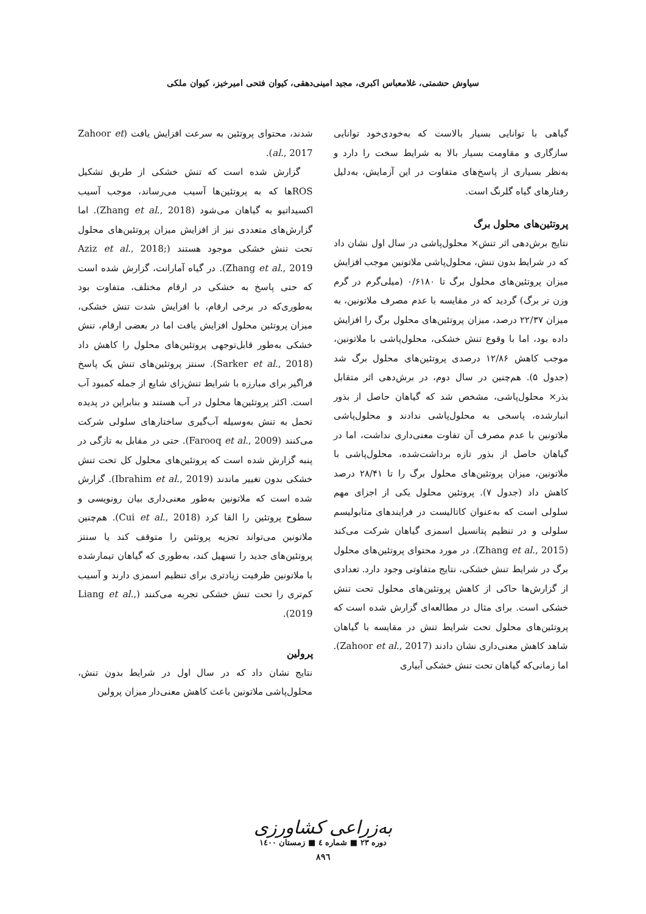سیاوش حشمتی، غلامعباس اکبری، مجید امینی‌دهقی، کیوان فتحی امیرخیز، کیوان ملکی
گیاهی با توانایی بسیار بالاست که به‌خودی‌خود توانایی سازگاری و مقاومت بسیار بالا به شرایط سخت را دارد و به‌نظر بسیاری از پاسخ‌های متفاوت در این آزمایش، به‌دلیل رفتارهای گیاه گلرنگ است.
پروتئین‌های محلول برگ
نتایج برش‌دهی اثر تنش× محلول‌پاشی در سال اول نشان داد که در شرایط بدون تنش، محلول‌پاشی ملاتونین موجب افزایش میزان پروتئین‌های محلول برگ تا ۰/۶۱۸۰ (میلی‌گرم در گرم وزن تر برگ) گردید که در مقایسه با عدم مصرف ملاتونین، به میزان ۲۲/۳۷ درصد، میزان پروتئین‌های محلول برگ را افزایش داده بود، اما با وقوع تنش خشکی، محلول‌پاشی با ملاتونین، موجب کاهش ۱۲/۸۶ درصدی پروتئین‌های محلول برگ شد (جدول ۵). هم‌چنین در سال دوم، در برش‌دهی اثر متقابل بذر× محلول‌پاشی، مشخص شد که گیاهان حاصل از بذور انبارشده، پاسخی به محلول‌پاشی ندادند و محلول‌پاشی ملاتونین با عدم مصرف آن تفاوت معنی‌داری نداشت، اما در گیاهان حاصل از بذور تازه برداشت‌شده، محلول‌پاشی با ملاتونین، میزان پروتئین‌های محلول برگ را تا ۲۸/۴۱ درصد کاهش داد (جدول ۷). پروتئین محلول یکی از اجزای مهم سلولی است که به‌عنوان کاتالیست در فرایندهای متابولیسم سلولی و در تنظیم پتانسیل اسمزی گیاهان شرکت می‌کند (Zhang et al., 2015). در مورد محتوای پروتئین‌های محلول برگ در شرایط تنش خشکی، نتایج متفاوتی وجود دارد. تعدادی از گزارش‌ها حاکی از کاهش پروتئین‌های محلول تحت تنش خشکی است. برای مثال در مطالعه‌ای گزارش شده است که پروتئین‌های محلول تحت شرایط تنش در مقایسه با گیاهان شاهد کاهش معنی‌داری نشان دادند (Zahoor et al., 2017). اما زمانی‌که گیاهان تحت تنش خشکی آبیاری
شدند، محتوای پروتئین به سرعت افزایش یافت (Zahoor et al., 2017).
گزارش شده است که تنش خشکی از طریق تشکیل ROSها که به پروتئین‌ها آسیب می‌رساند، موجب آسیب اکسیداتیو به گیاهان می‌شود (Zhang et al., 2018). اما گزارش‌های متعددی نیز از افزایش میزان پروتئین‌های محلول تحت تنش خشکی موجود هستند (Aziz et al., 2018; Zhang et al., 2019). در گیاه آمارانت، گزارش شده است که حتی پاسخ به خشکی در ارقام مختلف، متفاوت بود به‌طوری‌که در برخی ارقام، با افزایش شدت تنش خشکی، میزان پروتئین محلول افزایش یافت اما در بعضی ارقام، تنش خشکی به‌طور قابل‌توجهی پروتئین‌های محلول را کاهش داد (Sarker et al., 2018). سنتز پروتئین‌های تنش یک پاسخ فراگیر برای مبارزه با شرایط تنش‌زای شایع از جمله کمبود آب است. اکثر پروتئین‌ها محلول در آب هستند و بنابراین در پدیده تحمل به تنش به‌وسیله آب‌گیری ساختارهای سلولی شرکت می‌کنند (Farooq et al., 2009). حتی در مقابل به تازگی در پنبه گزارش شده است که پروتئین‌های محلول کل تحت تنش خشکی بدون تغییر ماندند (Ibrahim et al., 2019). گزارش شده است که ملاتونین به‌طور معنی‌داری بیان رونویسی و سطوح پروتئین را القا کرد (Cui et al., 2018). هم‌چنین ملاتونین می‌تواند تجزیه پروتئین را متوقف کند یا سنتز پروتئین‌های جدید را تسهیل کند، به‌طوری که گیاهان تیمارشده با ملاتونین ظرفیت زیادتری برای تنظیم اسمزی دارند و آسیب کم‌تری را تحت تنش خشکی تجربه می‌کنند (Liang et al., 2019).
پرولین
نتایج نشان داد که در سال اول در شرایط بدون تنش، محلول‌پاشی ملاتونین باعث کاهش معنی‌دار میزان پرولین
به‌زراعی کشاورزی
دوره ۲۳ ■ شماره ٤ ■ زمستان ۱٤۰۰
۸۹٦